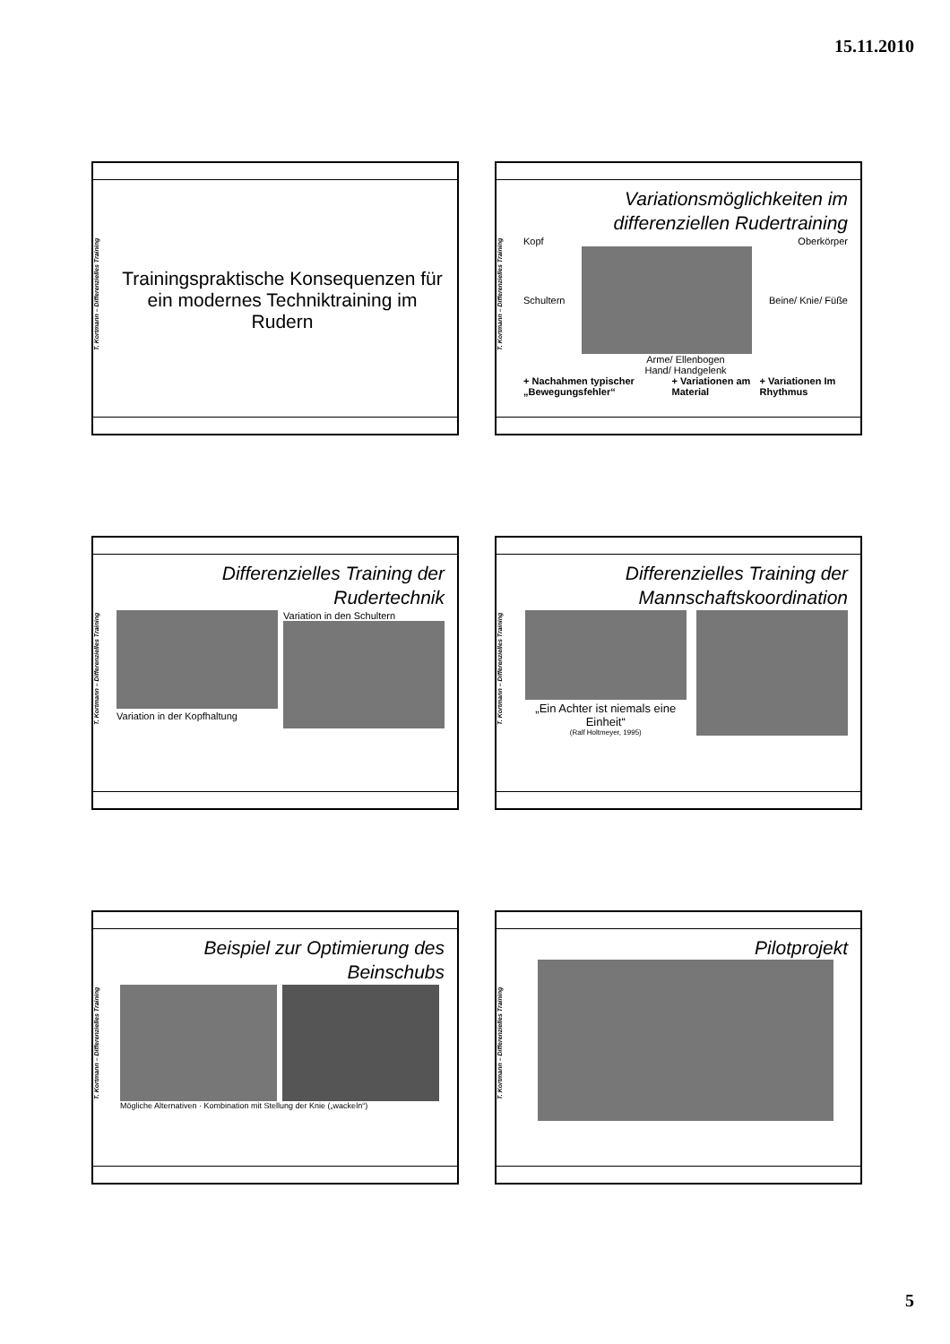15.11.2010
T. Kortmann – Differenzielles Training
Trainingspraktische Konsequenzen für ein modernes Techniktraining im Rudern
T. Kortmann – Differenzielles Training
Variationsmöglichkeiten im differenziellen Rudertraining
Kopf Oberkörper
Schultern Beine/ Knie/ Füße
Arme/ Ellenbogen
Hand/ Handgelenk
+ Nachahmen typischer „Bewegungsfehler“+ Variationen am Material + Variationen Im Rhythmus
T. Kortmann – Differenzielles Training
Differenzielles Training der Rudertechnik
Variation in der Kopfhaltung Variation in den Schultern
T. Kortmann – Differenzielles Training
Differenzielles Training der Mannschaftskoordination
„Ein Achter ist niemals eine Einheit“
(Ralf Holtmeyer, 1995)
T. Kortmann – Differenzielles Training
Beispiel zur Optimierung des Beinschubs
Mögliche Alternativen · Kombination mit Stellung der Knie („wackeln“)
T. Kortmann – Differenzielles Training
Pilotprojekt
5